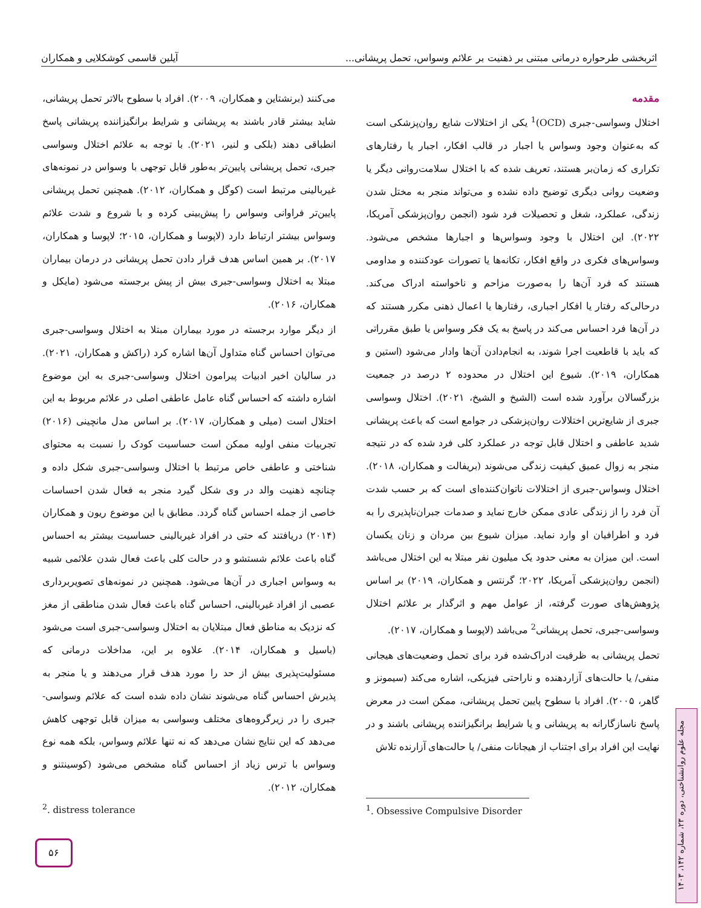اثربخشی طرحواره درمانی مبتنی بر ذهنیت بر علائم وسواس، تحمل پریشانی... آیلین قاسمی کوشکلایی و همکاران
مقدمه
اختلال وسواسی-جبری (OCD)<sup>1</sup> یکی از اختلالات شایع روان‌پزشکی است که به‌عنوان وجود وسواس یا اجبار در قالب افکار، اجبار یا رفتارهای تکراری که زمان‌بر هستند، تعریف شده که با اختلال سلامت‌روانی دیگر یا وضعیت روانی دیگری توضیح داده نشده و می‌تواند منجر به مختل شدن زندگی، عملکرد، شغل و تحصیلات فرد شود (انجمن روان‌پزشکی آمریکا، ۲۰۲۲). این اختلال با وجود وسواس‌ها و اجبارها مشخص می‌شود. وسواس‌های فکری در واقع افکار، تکانه‌ها یا تصورات عودکننده و مداومی هستند که فرد آن‌ها را به‌صورت مزاحم و ناخواسته ادراک می‌کند. درحالی‌که رفتار یا افکار اجباری، رفتارها یا اعمال ذهنی مکرر هستند که در آن‌ها فرد احساس می‌کند در پاسخ به یک فکر وسواس یا طبق مقرراتی که باید با قاطعیت اجرا شوند، به انجام‌دادن آن‌ها وادار می‌شود (استین و همکاران، ۲۰۱۹). شیوع این اختلال در محدوده ۲ درصد در جمعیت بزرگسالان برآورد شده است (الشیخ و الشیخ، ۲۰۲۱). اختلال وسواسی جبری از شایع‌ترین اختلالات روان‌پزشکی در جوامع است که باعث پریشانی شدید عاطفی و اختلال قابل توجه در عملکرد کلی فرد شده که در نتیجه منجر به زوال عمیق کیفیت زندگی می‌شوند (بریفالت و همکاران، ۲۰۱۸). اختلال وسواس-جبری از اختلالات ناتوان‌کننده‌ای است که بر حسب شدت آن فرد را از زندگی عادی ممکن خارج نماید و صدمات جبران‌ناپذیری را به فرد و اطرافیان او وارد نماید. میزان شیوع بین مردان و زنان یکسان است. این میزان به معنی حدود یک میلیون نفر مبتلا به این اختلال می‌باشد (انجمن روان‌پزشکی آمریکا، ۲۰۲۲؛ گرنتس و همکاران، ۲۰۱۹) بر اساس پژوهش‌های صورت گرفته، از عوامل مهم و اثرگذار بر علائم اختلال وسواسی-جبری، تحمل پریشانی<sup>2</sup> می‌باشد (لاپوسا و همکاران، ۲۰۱۷).
تحمل پریشانی به ظرفیت ادراک‌شده فرد برای تحمل وضعیت‌های هیجانی منفی/ یا حالت‌های آزاردهنده و ناراحتی فیزیکی، اشاره می‌کند (سیمونز و گاهر، ۲۰۰۵). افراد با سطوح پایین تحمل پریشانی، ممکن است در معرض پاسخ ناسازگارانه به پریشانی و یا شرایط برانگیزاننده پریشانی باشند و در نهایت این افراد برای اجتناب از هیجانات منفی/ یا حالت‌های آزارنده تلاش
می‌کنند (برنشتاین و همکاران، ۲۰۰۹). افراد با سطوح بالاتر تحمل پریشانی، شاید بیشتر قادر باشند به پریشانی و شرایط برانگیزاننده پریشانی پاسخ انطباقی دهند (بلکی و لنیر، ۲۰۲۱). با توجه به علائم اختلال وسواسی جبری، تحمل پریشانی پایین‌تر به‌طور قابل توجهی با وسواس در نمونه‌های غیربالینی مرتبط است (کوگل و همکاران، ۲۰۱۲). همچنین تحمل پریشانی پایین‌تر فراوانی وسواس را پیش‌بینی کرده و با شروع و شدت علائم وسواس بیشتر ارتباط دارد (لاپوسا و همکاران، ۲۰۱۵؛ لاپوسا و همکاران، ۲۰۱۷). بر همین اساس هدف قرار دادن تحمل پریشانی در درمان بیماران مبتلا به اختلال وسواسی-جبری بیش از پیش برجسته می‌شود (مایکل و همکاران، ۲۰۱۶).
از دیگر موارد برجسته در مورد بیماران مبتلا به اختلال وسواسی-جبری می‌توان احساس گناه متداول آن‌ها اشاره کرد (راکش و همکاران، ۲۰۲۱). در سالیان اخیر ادبیات پیرامون اختلال وسواسی-جبری به این موضوع اشاره داشته که احساس گناه عامل عاطفی اصلی در علائم مربوط به این اختلال است (میلی و همکاران، ۲۰۱۷). بر اساس مدل مانچینی (۲۰۱۶) تجربیات منفی اولیه ممکن است حساسیت کودک را نسبت به محتوای شناختی و عاطفی خاص مرتبط با اختلال وسواسی-جبری شکل داده و چنانچه ذهنیت والد در وی شکل گیرد منجر به فعال شدن احساسات خاصی از جمله احساس گناه گردد. مطابق با این موضوع ریون و همکاران (۲۰۱۴) دریافتند که حتی در افراد غیربالینی حساسیت بیشتر به احساس گناه باعث علائم شستشو و در حالت کلی باعث فعال شدن علائمی شبیه به وسواس اجباری در آن‌ها می‌شود. همچنین در نمونه‌های تصویربرداری عصبی از افراد غیربالینی، احساس گناه باعث فعال شدن مناطقی از مغز که نزدیک به مناطق فعال مبتلایان به اختلال وسواسی-جبری است می‌شود (باسیل و همکاران، ۲۰۱۴). علاوه بر این، مداخلات درمانی که مسئولیت‌پذیری بیش از حد را مورد هدف قرار می‌دهند و یا منجر به پذیرش احساس گناه می‌شوند نشان داده شده است که علائم وسواسی-جبری را در زیرگروه‌های مختلف وسواسی به میزان قابل توجهی کاهش می‌دهد که این نتایج نشان می‌دهد که نه تنها علائم وسواس، بلکه همه نوع وسواس با ترس زیاد از احساس گناه مشخص می‌شود (کوسینتنو و همکاران، ۲۰۱۲).
<sup>1</sup>. Obsessive Compulsive Disorder
<sup>2</sup>. distress tolerance
۵۶
مجله علوم روانشناختی، دوره ۲۳، شماره ۱۴۲، ۱۴۰۳